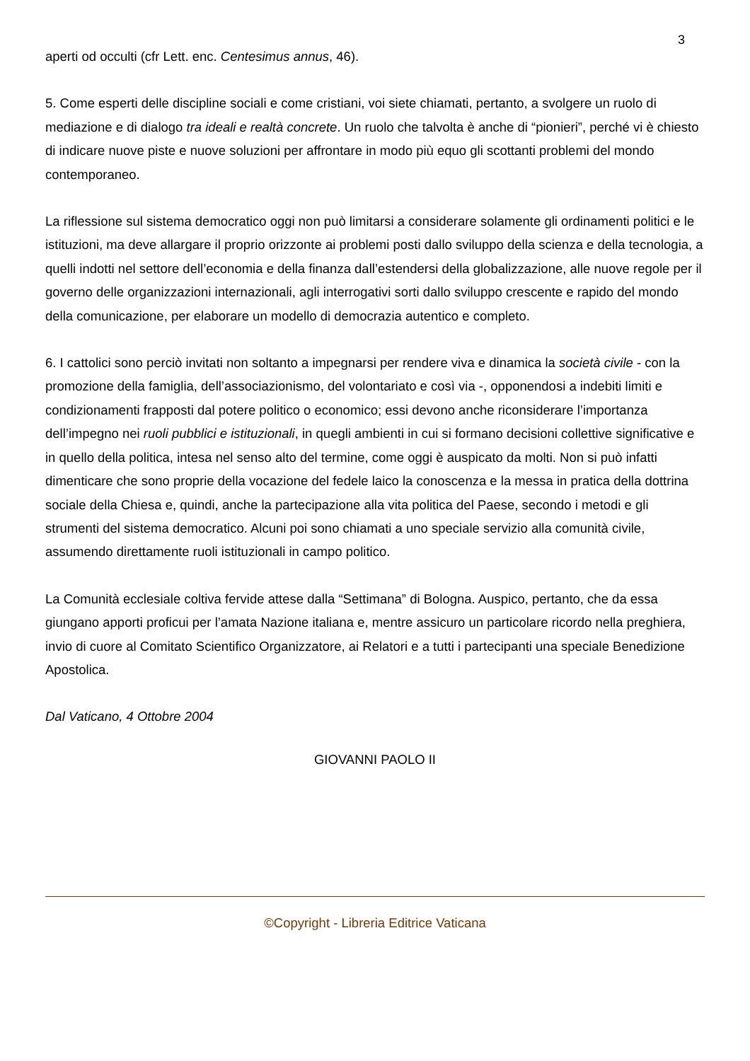3
aperti od occulti (cfr Lett. enc. Centesimus annus, 46).
5. Come esperti delle discipline sociali e come cristiani, voi siete chiamati, pertanto, a svolgere un ruolo di mediazione e di dialogo tra ideali e realtà concrete. Un ruolo che talvolta è anche di “pionieri”, perché vi è chiesto di indicare nuove piste e nuove soluzioni per affrontare in modo più equo gli scottanti problemi del mondo contemporaneo.
La riflessione sul sistema democratico oggi non può limitarsi a considerare solamente gli ordinamenti politici e le istituzioni, ma deve allargare il proprio orizzonte ai problemi posti dallo sviluppo della scienza e della tecnologia, a quelli indotti nel settore dell’economia e della finanza dall’estendersi della globalizzazione, alle nuove regole per il governo delle organizzazioni internazionali, agli interrogativi sorti dallo sviluppo crescente e rapido del mondo della comunicazione, per elaborare un modello di democrazia autentico e completo.
6. I cattolici sono perciò invitati non soltanto a impegnarsi per rendere viva e dinamica la società civile - con la promozione della famiglia, dell’associazionismo, del volontariato e così via -, opponendosi a indebiti limiti e condizionamenti frapposti dal potere politico o economico; essi devono anche riconsiderare l’importanza dell’impegno nei ruoli pubblici e istituzionali, in quegli ambienti in cui si formano decisioni collettive significative e in quello della politica, intesa nel senso alto del termine, come oggi è auspicato da molti. Non si può infatti dimenticare che sono proprie della vocazione del fedele laico la conoscenza e la messa in pratica della dottrina sociale della Chiesa e, quindi, anche la partecipazione alla vita politica del Paese, secondo i metodi e gli strumenti del sistema democratico. Alcuni poi sono chiamati a uno speciale servizio alla comunità civile, assumendo direttamente ruoli istituzionali in campo politico.
La Comunità ecclesiale coltiva fervide attese dalla “Settimana” di Bologna. Auspico, pertanto, che da essa giungano apporti proficui per l’amata Nazione italiana e, mentre assicuro un particolare ricordo nella preghiera, invio di cuore al Comitato Scientifico Organizzatore, ai Relatori e a tutti i partecipanti una speciale Benedizione Apostolica.
Dal Vaticano, 4 Ottobre 2004
GIOVANNI PAOLO II
©Copyright - Libreria Editrice Vaticana